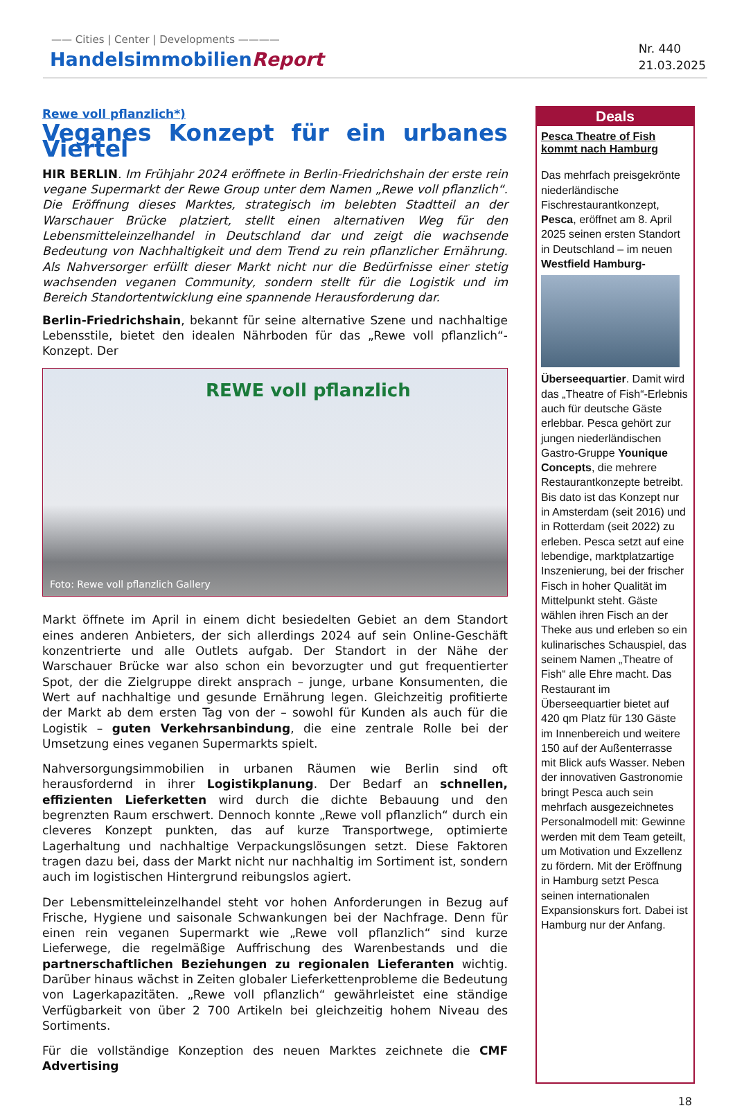—— Cities | Center | Developments ————
HandelsimmobilienReport
Nr. 440
21.03.2025
Rewe voll pflanzlich*)
Veganes Konzept für ein urbanes Viertel
HIR BERLIN. Im Frühjahr 2024 eröffnete in Berlin-Friedrichshain der erste rein vegane Supermarkt der Rewe Group unter dem Namen „Rewe voll pflanzlich“. Die Eröffnung dieses Marktes, strategisch im belebten Stadtteil an der Warschauer Brücke platziert, stellt einen alternativen Weg für den Lebensmitteleinzelhandel in Deutschland dar und zeigt die wachsende Bedeutung von Nachhaltigkeit und dem Trend zu rein pflanzlicher Ernährung. Als Nahversorger erfüllt dieser Markt nicht nur die Bedürfnisse einer stetig wachsenden veganen Community, sondern stellt für die Logistik und im Bereich Standortentwicklung eine spannende Herausforderung dar.
Berlin-Friedrichshain, bekannt für seine alternative Szene und nachhaltige Lebensstile, bietet den idealen Nährboden für das „Rewe voll pflanzlich“-Konzept. Der
REWE voll pflanzlich
Foto: Rewe voll pflanzlich Gallery
Markt öffnete im April in einem dicht besiedelten Gebiet an dem Standort eines anderen Anbieters, der sich allerdings 2024 auf sein Online-Geschäft konzentrierte und alle Outlets aufgab. Der Standort in der Nähe der Warschauer Brücke war also schon ein bevorzugter und gut frequentierter Spot, der die Zielgruppe direkt ansprach – junge, urbane Konsumenten, die Wert auf nachhaltige und gesunde Ernährung legen. Gleichzeitig profitierte der Markt ab dem ersten Tag von der – sowohl für Kunden als auch für die Logistik – guten Verkehrsanbindung, die eine zentrale Rolle bei der Umsetzung eines veganen Supermarkts spielt.
Nahversorgungsimmobilien in urbanen Räumen wie Berlin sind oft herausfordernd in ihrer Logistikplanung. Der Bedarf an schnellen, effizienten Lieferketten wird durch die dichte Bebauung und den begrenzten Raum erschwert. Dennoch konnte „Rewe voll pflanzlich“ durch ein cleveres Konzept punkten, das auf kurze Transportwege, optimierte Lagerhaltung und nachhaltige Verpackungslösungen setzt. Diese Faktoren tragen dazu bei, dass der Markt nicht nur nachhaltig im Sortiment ist, sondern auch im logistischen Hintergrund reibungslos agiert.
Der Lebensmitteleinzelhandel steht vor hohen Anforderungen in Bezug auf Frische, Hygiene und saisonale Schwankungen bei der Nachfrage. Denn für einen rein veganen Supermarkt wie „Rewe voll pflanzlich“ sind kurze Lieferwege, die regelmäßige Auffrischung des Warenbestands und die partnerschaftlichen Beziehungen zu regionalen Lieferanten wichtig. Darüber hinaus wächst in Zeiten globaler Lieferkettenprobleme die Bedeutung von Lagerkapazitäten. „Rewe voll pflanzlich“ gewährleistet eine ständige Verfügbarkeit von über 2 700 Artikeln bei gleichzeitig hohem Niveau des Sortiments.
Für die vollständige Konzeption des neuen Marktes zeichnete die CMF Advertising
Deals
Pesca Theatre of Fish kommt nach Hamburg
Das mehrfach preisgekrönte niederländische Fischrestaurantkonzept, Pesca, eröffnet am 8. April 2025 seinen ersten Standort in Deutschland – im neuen Westfield Hamburg-
Überseequartier. Damit wird das „Theatre of Fish“-Erlebnis auch für deutsche Gäste erlebbar. Pesca gehört zur jungen niederländischen Gastro-Gruppe Younique Concepts, die mehrere Restaurantkonzepte betreibt. Bis dato ist das Konzept nur in Amsterdam (seit 2016) und in Rotterdam (seit 2022) zu erleben. Pesca setzt auf eine lebendige, marktplatzartige Inszenierung, bei der frischer Fisch in hoher Qualität im Mittelpunkt steht. Gäste wählen ihren Fisch an der Theke aus und erleben so ein kulinarisches Schauspiel, das seinem Namen „Theatre of Fish“ alle Ehre macht. Das Restaurant im Überseequartier bietet auf 420 qm Platz für 130 Gäste im Innenbereich und weitere 150 auf der Außenterrasse mit Blick aufs Wasser. Neben der innovativen Gastronomie bringt Pesca auch sein mehrfach ausgezeichnetes Personalmodell mit: Gewinne werden mit dem Team geteilt, um Motivation und Exzellenz zu fördern. Mit der Eröffnung in Hamburg setzt Pesca seinen internationalen Expansionskurs fort. Dabei ist Hamburg nur der Anfang.
18